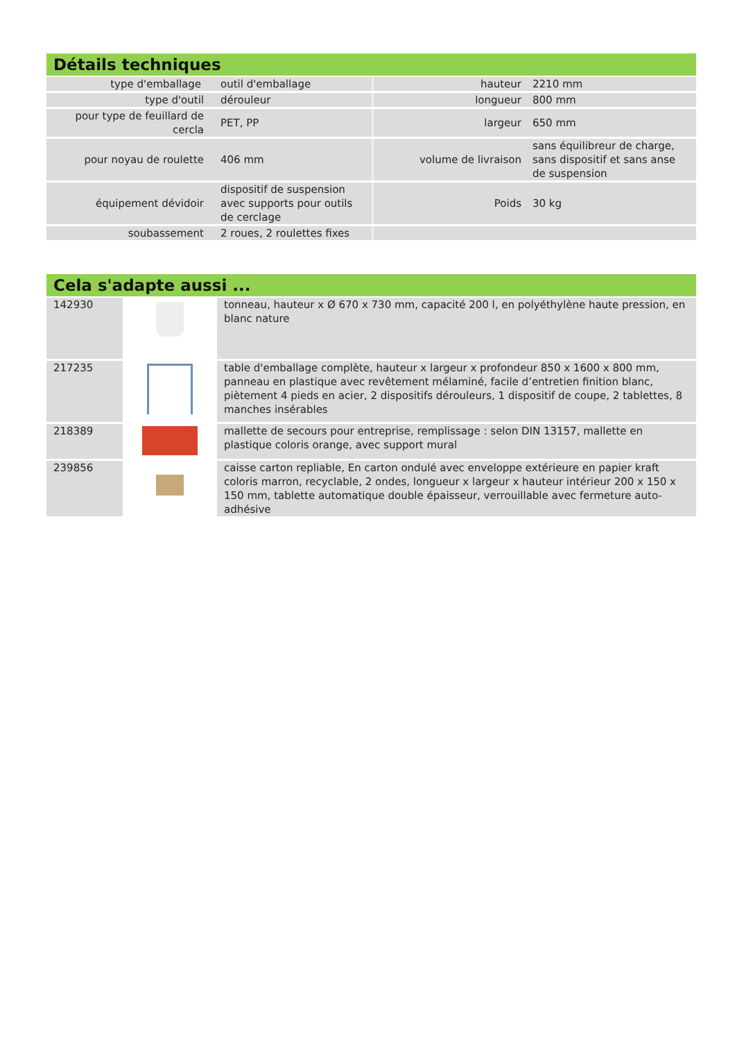Détails techniques
| type d'emballage | outil d'emballage | hauteur | 2210 mm |
| type d'outil | dérouleur | longueur | 800 mm |
| pour type de feuillard de cercla | PET, PP | largeur | 650 mm |
| pour noyau de roulette | 406 mm | volume de livraison | sans équilibreur de charge, sans dispositif et sans anse de suspension |
| équipement dévidoir | dispositif de suspension avec supports pour outils de cerclage | Poids | 30 kg |
| soubassement | 2 roues, 2 roulettes fixes | | |
Cela s'adapte aussi ...
| 142930 | | tonneau, hauteur x Ø 670 x 730 mm, capacité 200 l, en polyéthylène haute pression, en blanc nature |
| 217235 | | table d'emballage complète, hauteur x largeur x profondeur 850 x 1600 x 800 mm, panneau en plastique avec revêtement mélaminé, facile d’entretien finition blanc, piètement 4 pieds en acier, 2 dispositifs dérouleurs, 1 dispositif de coupe, 2 tablettes, 8 manches insérables |
| 218389 | | mallette de secours pour entreprise, remplissage : selon DIN 13157, mallette en plastique coloris orange, avec support mural |
| 239856 | | caisse carton repliable, En carton ondulé avec enveloppe extérieure en papier kraft coloris marron, recyclable, 2 ondes, longueur x largeur x hauteur intérieur 200 x 150 x 150 mm, tablette automatique double épaisseur, verrouillable avec fermeture auto-adhésive |